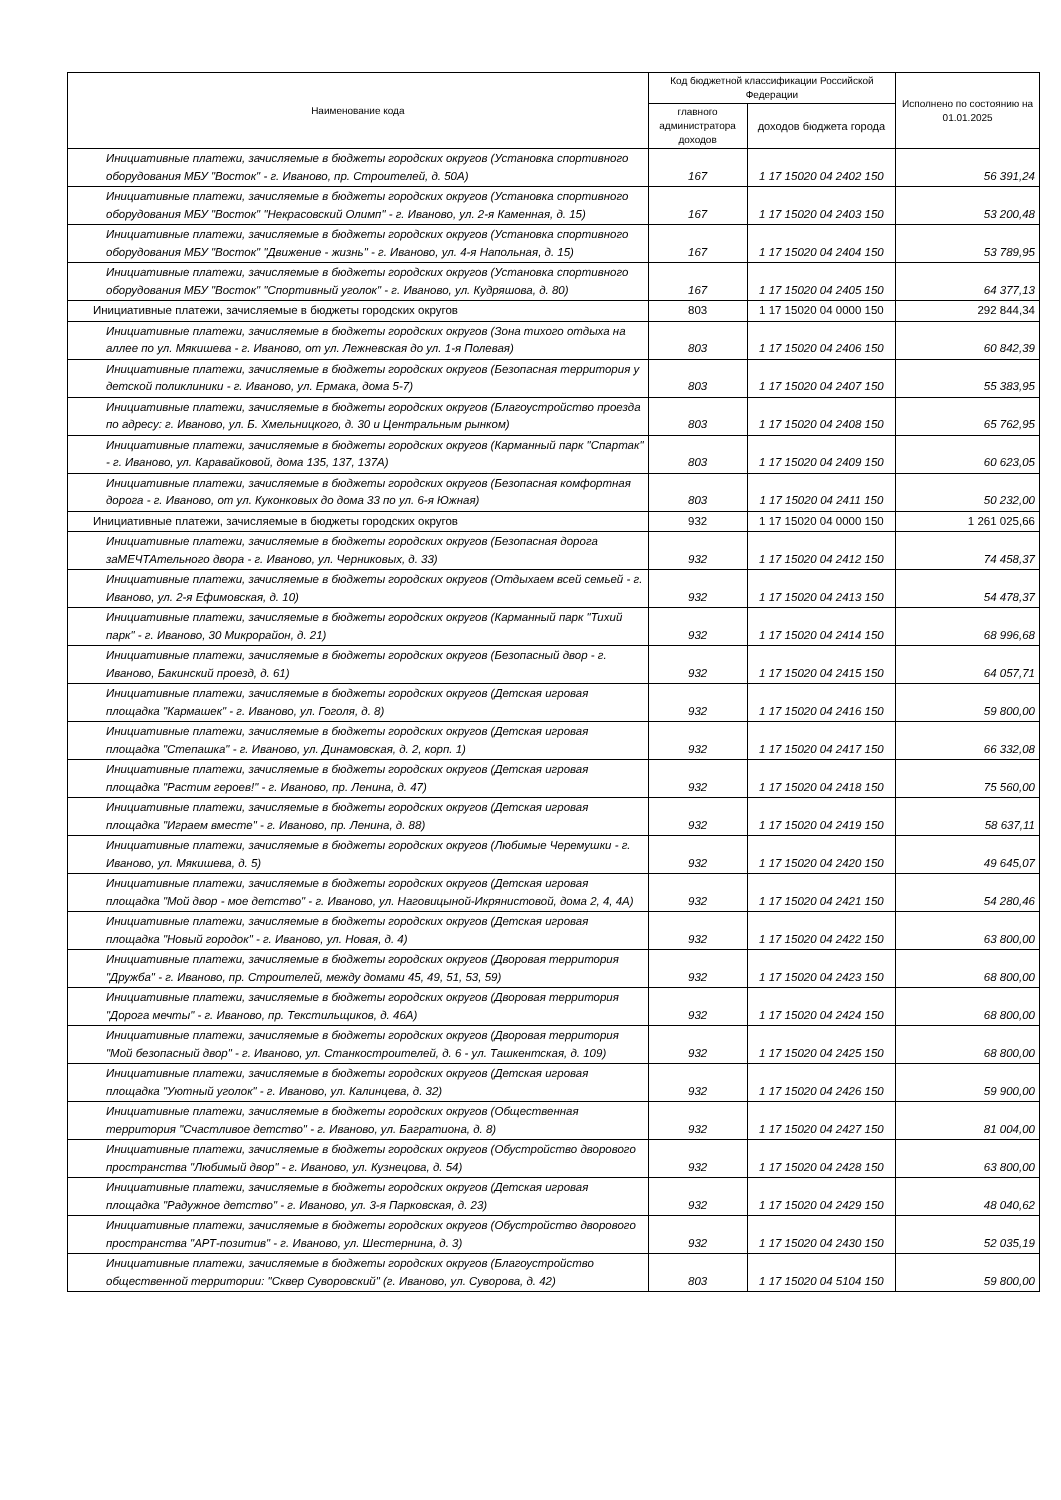| Наименование кода | Код бюджетной классификации Российской Федерации | | Исполнено по состоянию на 01.01.2025 |
| --- | --- | --- | --- |
| | главного администратора доходов | доходов бюджета города | |
| Инициативные платежи, зачисляемые в бюджеты городских округов (Установка спортивного оборудования МБУ "Восток" - г. Иваново, пр. Строителей, д. 50А) | 167 | 1 17 15020 04 2402 150 | 56 391,24 |
| Инициативные платежи, зачисляемые в бюджеты городских округов (Установка спортивного оборудования МБУ "Восток" "Некрасовский Олимп" - г. Иваново, ул. 2-я Каменная, д. 15) | 167 | 1 17 15020 04 2403 150 | 53 200,48 |
| Инициативные платежи, зачисляемые в бюджеты городских округов (Установка спортивного оборудования МБУ "Восток" "Движение - жизнь" - г. Иваново, ул. 4-я Напольная, д. 15) | 167 | 1 17 15020 04 2404 150 | 53 789,95 |
| Инициативные платежи, зачисляемые в бюджеты городских округов (Установка спортивного оборудования МБУ "Восток" "Спортивный уголок" - г. Иваново, ул. Кудряшова, д. 80) | 167 | 1 17 15020 04 2405 150 | 64 377,13 |
| Инициативные платежи, зачисляемые в бюджеты городских округов | 803 | 1 17 15020 04 0000 150 | 292 844,34 |
| Инициативные платежи, зачисляемые в бюджеты городских округов (Зона тихого отдыха на аллее по ул. Мякишева - г. Иваново, от ул. Лежневская до ул. 1-я Полевая) | 803 | 1 17 15020 04 2406 150 | 60 842,39 |
| Инициативные платежи, зачисляемые в бюджеты городских округов (Безопасная территория у детской поликлиники - г. Иваново, ул. Ермака, дома 5-7) | 803 | 1 17 15020 04 2407 150 | 55 383,95 |
| Инициативные платежи, зачисляемые в бюджеты городских округов (Благоустройство проезда по адресу: г. Иваново, ул. Б. Хмельницкого, д. 30 и Центральным рынком) | 803 | 1 17 15020 04 2408 150 | 65 762,95 |
| Инициативные платежи, зачисляемые в бюджеты городских округов (Карманный парк "Спартак" - г. Иваново, ул. Каравайковой, дома 135, 137, 137А) | 803 | 1 17 15020 04 2409 150 | 60 623,05 |
| Инициативные платежи, зачисляемые в бюджеты городских округов (Безопасная комфортная дорога - г. Иваново, от ул. Куконковых до дома 33 по ул. 6-я Южная) | 803 | 1 17 15020 04 2411 150 | 50 232,00 |
| Инициативные платежи, зачисляемые в бюджеты городских округов | 932 | 1 17 15020 04 0000 150 | 1 261 025,66 |
| Инициативные платежи, зачисляемые в бюджеты городских округов (Безопасная дорога заМЕЧТАтельного двора - г. Иваново, ул. Черниковых, д. 33) | 932 | 1 17 15020 04 2412 150 | 74 458,37 |
| Инициативные платежи, зачисляемые в бюджеты городских округов (Отдыхаем всей семьей - г. Иваново, ул. 2-я Ефимовская, д. 10) | 932 | 1 17 15020 04 2413 150 | 54 478,37 |
| Инициативные платежи, зачисляемые в бюджеты городских округов (Карманный парк "Тихий парк" - г. Иваново, 30 Микрорайон, д. 21) | 932 | 1 17 15020 04 2414 150 | 68 996,68 |
| Инициативные платежи, зачисляемые в бюджеты городских округов (Безопасный двор - г. Иваново, Бакинский проезд, д. 61) | 932 | 1 17 15020 04 2415 150 | 64 057,71 |
| Инициативные платежи, зачисляемые в бюджеты городских округов (Детская игровая площадка "Кармашек" - г. Иваново, ул. Гоголя, д. 8) | 932 | 1 17 15020 04 2416 150 | 59 800,00 |
| Инициативные платежи, зачисляемые в бюджеты городских округов (Детская игровая площадка "Степашка" - г. Иваново, ул. Динамовская, д. 2, корп. 1) | 932 | 1 17 15020 04 2417 150 | 66 332,08 |
| Инициативные платежи, зачисляемые в бюджеты городских округов (Детская игровая площадка "Растим героев!" - г. Иваново, пр. Ленина, д. 47) | 932 | 1 17 15020 04 2418 150 | 75 560,00 |
| Инициативные платежи, зачисляемые в бюджеты городских округов (Детская игровая площадка "Играем вместе" - г. Иваново, пр. Ленина, д. 88) | 932 | 1 17 15020 04 2419 150 | 58 637,11 |
| Инициативные платежи, зачисляемые в бюджеты городских округов (Любимые Черемушки - г. Иваново, ул. Мякишева, д. 5) | 932 | 1 17 15020 04 2420 150 | 49 645,07 |
| Инициативные платежи, зачисляемые в бюджеты городских округов (Детская игровая площадка "Мой двор - мое детство" - г. Иваново, ул. Наговицыной-Икрянистовой, дома 2, 4, 4А) | 932 | 1 17 15020 04 2421 150 | 54 280,46 |
| Инициативные платежи, зачисляемые в бюджеты городских округов (Детская игровая площадка "Новый городок" - г. Иваново, ул. Новая, д. 4) | 932 | 1 17 15020 04 2422 150 | 63 800,00 |
| Инициативные платежи, зачисляемые в бюджеты городских округов (Дворовая территория "Дружба" - г. Иваново, пр. Строителей, между домами 45, 49, 51, 53, 59) | 932 | 1 17 15020 04 2423 150 | 68 800,00 |
| Инициативные платежи, зачисляемые в бюджеты городских округов (Дворовая территория "Дорога мечты" - г. Иваново, пр. Текстильщиков, д. 46А) | 932 | 1 17 15020 04 2424 150 | 68 800,00 |
| Инициативные платежи, зачисляемые в бюджеты городских округов (Дворовая территория "Мой безопасный двор" - г. Иваново, ул. Станкостроителей, д. 6 - ул. Ташкентская, д. 109) | 932 | 1 17 15020 04 2425 150 | 68 800,00 |
| Инициативные платежи, зачисляемые в бюджеты городских округов (Детская игровая площадка "Уютный уголок" - г. Иваново, ул. Калинцева, д. 32) | 932 | 1 17 15020 04 2426 150 | 59 900,00 |
| Инициативные платежи, зачисляемые в бюджеты городских округов (Общественная территория "Счастливое детство" - г. Иваново, ул. Багратиона, д. 8) | 932 | 1 17 15020 04 2427 150 | 81 004,00 |
| Инициативные платежи, зачисляемые в бюджеты городских округов (Обустройство дворового пространства "Любимый двор" - г. Иваново, ул. Кузнецова, д. 54) | 932 | 1 17 15020 04 2428 150 | 63 800,00 |
| Инициативные платежи, зачисляемые в бюджеты городских округов (Детская игровая площадка "Радужное детство" - г. Иваново, ул. 3-я Парковская, д. 23) | 932 | 1 17 15020 04 2429 150 | 48 040,62 |
| Инициативные платежи, зачисляемые в бюджеты городских округов (Обустройство дворового пространства "АРТ-позитив" - г. Иваново, ул. Шестернина, д. 3) | 932 | 1 17 15020 04 2430 150 | 52 035,19 |
| Инициативные платежи, зачисляемые в бюджеты городских округов (Благоустройство общественной территории: "Сквер Суворовский" (г. Иваново, ул. Суворова, д. 42) | 803 | 1 17 15020 04 5104 150 | 59 800,00 |